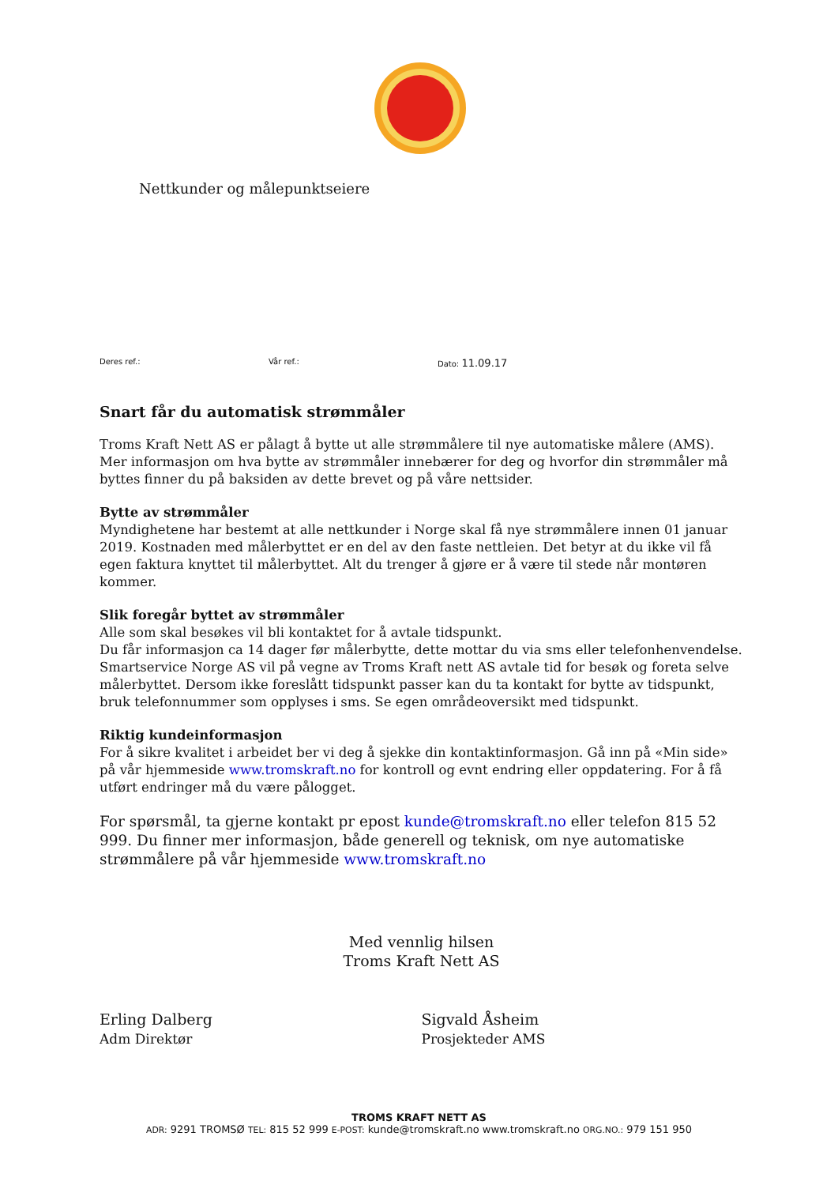Nettkunder og målepunktseiere
Deres ref.: Vår ref.: Dato: 11.09.17
Snart får du automatisk strømmåler
Troms Kraft Nett AS er pålagt å bytte ut alle strømmålere til nye automatiske målere (AMS). Mer informasjon om hva bytte av strømmåler innebærer for deg og hvorfor din strømmåler må byttes finner du på baksiden av dette brevet og på våre nettsider.
Bytte av strømmåler
Myndighetene har bestemt at alle nettkunder i Norge skal få nye strømmålere innen 01 januar 2019. Kostnaden med målerbyttet er en del av den faste nettleien. Det betyr at du ikke vil få egen faktura knyttet til målerbyttet. Alt du trenger å gjøre er å være til stede når montøren kommer.
Slik foregår byttet av strømmåler
Alle som skal besøkes vil bli kontaktet for å avtale tidspunkt.
Du får informasjon ca 14 dager før målerbytte, dette mottar du via sms eller telefonhenvendelse. Smartservice Norge AS vil på vegne av Troms Kraft nett AS avtale tid for besøk og foreta selve målerbyttet. Dersom ikke foreslått tidspunkt passer kan du ta kontakt for bytte av tidspunkt, bruk telefonnummer som opplyses i sms. Se egen områdeoversikt med tidspunkt.
Riktig kundeinformasjon
For å sikre kvalitet i arbeidet ber vi deg å sjekke din kontaktinformasjon. Gå inn på «Min side» på vår hjemmeside www.tromskraft.no for kontroll og evnt endring eller oppdatering. For å få utført endringer må du være pålogget.
For spørsmål, ta gjerne kontakt pr epost kunde@tromskraft.no eller telefon 815 52 999. Du finner mer informasjon, både generell og teknisk, om nye automatiske strømmålere på vår hjemmeside www.tromskraft.no
Med vennlig hilsen
Troms Kraft Nett AS
Erling Dalberg
Adm Direktør
Sigvald Åsheim
Prosjekteder AMS
TROMS KRAFT NETT AS
ADR: 9291 TROMSØ TEL: 815 52 999 E-POST: kunde@tromskraft.no www.tromskraft.no ORG.NO.: 979 151 950